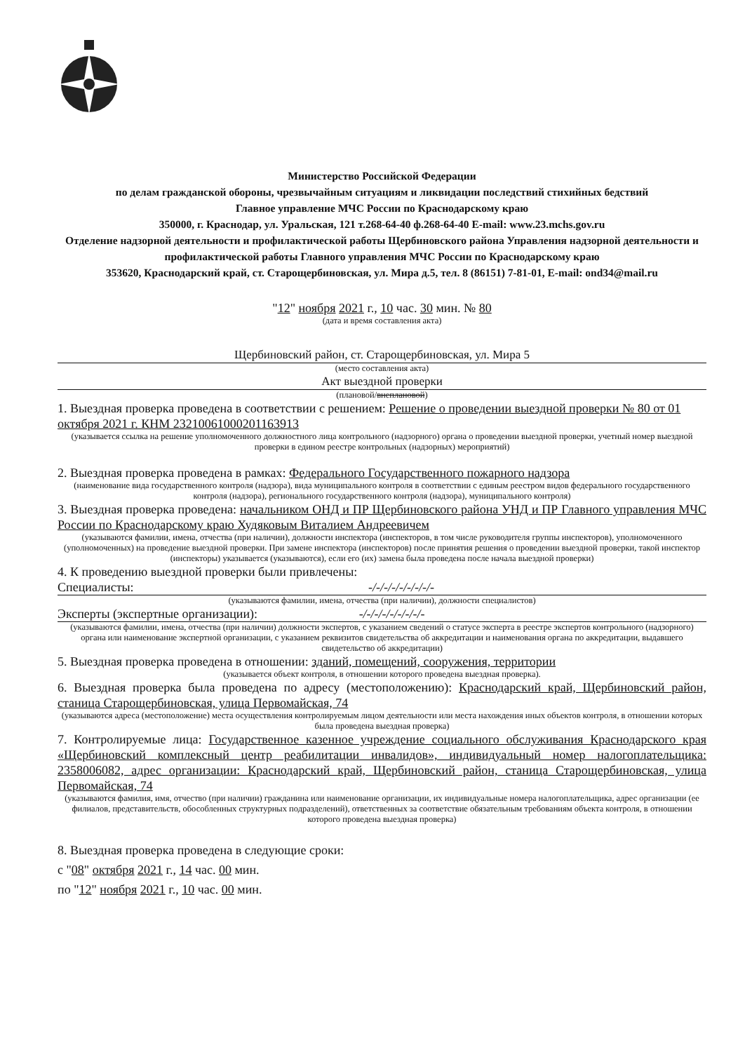Министерство Российской Федерации
по делам гражданской обороны, чрезвычайным ситуациям и ликвидации последствий стихийных бедствий
Главное управление МЧС России по Краснодарскому краю
350000, г. Краснодар, ул. Уральская, 121 т.268-64-40 ф.268-64-40 E-mail: www.23.mchs.gov.ru
Отделение надзорной деятельности и профилактической работы Щербиновского района Управления надзорной деятельности и профилактической работы Главного управления МЧС России по Краснодарскому краю
353620, Краснодарский край, ст. Старощербиновская, ул. Мира д.5, тел. 8 (86151) 7-81-01, E-mail: ond34@mail.ru
"12" ноября 2021 г., 10 час. 30 мин. № 80
(дата и время составления акта)
Щербиновский район, ст. Старощербиновская, ул. Мира 5
(место составления акта)
Акт выездной проверки
(плановой/внеплановой)
1. Выездная проверка проведена в соответствии с решением: Решение о проведении выездной проверки № 80 от 01 октября 2021 г. КНМ 23210061000201163913
(указывается ссылка на решение уполномоченного должностного лица контрольного (надзорного) органа о проведении выездной проверки, учетный номер выездной проверки в едином реестре контрольных (надзорных) мероприятий)
2. Выездная проверка проведена в рамках: Федерального Государственного пожарного надзора
(наименование вида государственного контроля (надзора), вида муниципального контроля в соответствии с единым реестром видов федерального государственного контроля (надзора), регионального государственного контроля (надзора), муниципального контроля)
3. Выездная проверка проведена: начальником ОНД и ПР Щербиновского района УНД и ПР Главного управления МЧС России по Краснодарскому краю Худяковым Виталием Андреевичем
(указываются фамилии, имена, отчества (при наличии), должности инспектора (инспекторов, в том числе руководителя группы инспекторов), уполномоченного (уполномоченных) на проведение выездной проверки. При замене инспектора (инспекторов) после принятия решения о проведении выездной проверки, такой инспектор (инспекторы) указывается (указываются), если его (их) замена была проведена после начала выездной проверки)
4. К проведению выездной проверки были привлечены:
Специалисты: -/-/-/-/-/-/-/-/-
(указываются фамилии, имена, отчества (при наличии), должности специалистов)
Эксперты (экспертные организации): -/-/-/-/-/-/-/-/-
(указываются фамилии, имена, отчества (при наличии) должности экспертов, с указанием сведений о статусе эксперта в реестре экспертов контрольного (надзорного) органа или наименование экспертной организации, с указанием реквизитов свидетельства об аккредитации и наименования органа по аккредитации, выдавшего свидетельство об аккредитации)
5. Выездная проверка проведена в отношении: зданий, помещений, сооружения, территории
(указывается объект контроля, в отношении которого проведена выездная проверка).
6. Выездная проверка была проведена по адресу (местоположению): Краснодарский край, Щербиновский район, станица Старощербиновская, улица Первомайская, 74
(указываются адреса (местоположение) места осуществления контролируемым лицом деятельности или места нахождения иных объектов контроля, в отношении которых была проведена выездная проверка)
7. Контролируемые лица: Государственное казенное учреждение социального обслуживания Краснодарского края «Щербиновский комплексный центр реабилитации инвалидов», индивидуальный номер налогоплательщика: 2358006082, адрес организации: Краснодарский край, Щербиновский район, станица Старощербиновская, улица Первомайская, 74
(указываются фамилия, имя, отчество (при наличии) гражданина или наименование организации, их индивидуальные номера налогоплательщика, адрес организации (ее филиалов, представительств, обособленных структурных подразделений), ответственных за соответствие обязательным требованиям объекта контроля, в отношении которого проведена выездная проверка)
8. Выездная проверка проведена в следующие сроки:
с "08" октября 2021 г., 14 час. 00 мин.
по "12" ноября 2021 г., 10 час. 00 мин.